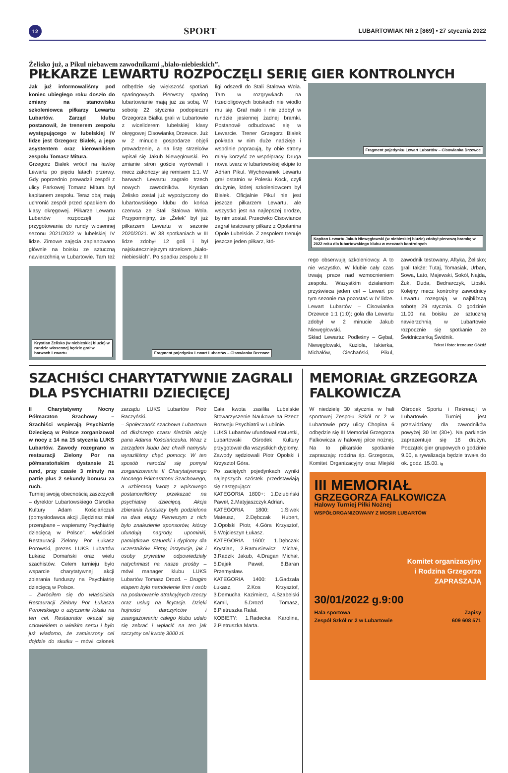12
SPORT
LUBARTOWIAK NR 2 [869] • 27 stycznia 2022
Żelisko już, a Pikul niebawem zawodnikami „biało-niebieskich”.
PIŁKARZE LEWARTU ROZPOCZĘLI SERIĘ GIER KONTROLNYCH
Jak już informowaliśmy pod koniec ubiegłego roku doszło do zmiany na stanowisku szkoleniowca piłkarzy Lewartu Lubartów. Zarząd klubu postanowił, że trenerem zespołu występującego w lubelskiej IV lidze jest Grzegorz Białek, a jego asystentem oraz kierownikiem zespołu Tomasz Mitura.
Grzegorz Białek wrócił na ławkę Lewartu po pięciu latach przerwy. Gdy poprzednio prowadził zespół z ulicy Parkowej Tomasz Mitura był kapitanem zespołu. Teraz obaj mają uchronić zespół przed spadkiem do klasy okręgowej. Piłkarze Lewartu Lubartów rozpoczęli już przygotowania do rundy wiosennej sezonu 2021/2022 w lubelskiej IV lidze. Zimowe zajęcia zaplanowano głównie na boisku ze sztuczną nawierzchnią w Lubartowie. Tam też odbędzie się większość spotkań sparingowych. Pierwszy sparing lubartowianie mają już za sobą. W sobotę 22 stycznia podopieczni Grzegorza Białka grali w Lubartowie z wicelide­rem lubelskiej klasy okręgowej Cisowianką Drzewce. Już w 2 minucie gospodarze objęli prowadzenie, a na listę strzelców wpisał się Jakub Niewęgłowski. Po zmianie stron goście wyrównali i mecz zakończył się remisem 1:1. W barwach Lewartu zagrało trzech nowych zawodników. Krystian Żelisko został już wypożyczony do lubartowskiego klubu do końca czerwca ze Stali Stalowa Wola. Przypomnijmy, że „Żelek” był już piłkarzem Lewartu w sezonie 2020/2021. W 38 spotkaniach w III lidze zdobył 12 goli i był najskuteczniejszym strzelcem „biało-niebieskich”. Po spadku zespołu z III ligi odszedł do Stali Stalowa Wola. Tam w rozgrywkach na trzecioligowych boiskach nie wiodło mu się. Grał mało i nie zdobył w rundzie jesiennej żadnej bramki. Postanowił odbudować się w Lewarcie. Trener Grzegorz Białek pokłada w nim duże nadzieje i wspólnie popracują, by obie strony miały korzyść ze współpracy. Druga nowa twarz w lubartowskiej ekipie to Adrian Pikul. Wychowanek Lewartu grał ostatnio w Polesiu Kock, czyli drużynie, której szkoleniowcem był Białek. Oficjalnie Pikul nie jest jeszcze piłkarzem Lewartu, ale wszystko jest na najlepszej drodze, by nim został. Przeciwko Cisowiance zagrał testowany piłkarz z Opolanina Opole Lubelskie. Z zespołem trenuje jeszcze jeden piłkarz, któ-
Krystian Żelisko (w niebieskiej bluzie) w rundzie wiosennej będzie grał w barwach Lewartu
Fragment pojedynku Lewart Lubartów – Cisowianka Drzewce
Fragment pojedynku Lewart Lubartów – Cisowianka Drzewce
Kapitan Lewartu Jakub Niewęgłowski (w niebieskiej bluzie) zdobył pierwszą bramkę w 2022 roku dla lubartowskiego klubu w meczach kontrolnych
rego obserwują szkoleniowcy. A to nie wszystko. W klubie cały czas trwają prace nad wzmocnieniem zespołu. Wszystkim działaniom przyświeca jeden cel – Lewart po tym sezonie ma pozostać w IV lidze. Lewart Lubartów – Cisowianka Drzewce 1:1 (1:0); gola dla Lewartu zdobył w 2 minucie Jakub Niewęgłowski.
Skład Lewartu: Podleśny – Gębal, Niewęgłowski, Kuzioła, Iskierka, Michałów, Ciechański, Pikul, zawodnik testowany, Aftyka, Żelisko; grali także: Tutaj, Tomasiak, Urban, Sowa, Lato, Majewski, Sokół, Najda, Żuk, Duda, Bednarczyk, Lipski. Kolejny mecz kontrolny zawodnicy Lewartu rozegrają w najbliższą sobotę 29 stycznia. O godzinie 11.00 na boisku ze sztuczną nawierzchnią w Lubartowie rozpocznie się spotkanie ze Świdniczanką Świdnik.
Tekst i foto: Ireneusz Góźdź
SZACHIŚCI CHARYTATYWNIE ZAGRALI DLA PSYCHIATRII DZIECIĘCEJ
II Charytatywny Nocny Półmaraton Szachowy – Szachiści wspierają Psychiatrię Dziecięcą w Polsce zorganizował w nocy z 14 na 15 stycznia LUKS Lubartów. Zawody rozegrano w restauracji Zielony Por na półmaratońskim dystansie 21 rund, przy czasie 3 minuty na partię plus 2 sekundy bonusu za ruch.
Turniej swoją obecnością zaszczycili – dyrektor Lubartowskiego Ośrodka Kultury Adam Kościańczuk (pomysłodawca akcji „Będziesz miał przerąbane – wspieramy Psychiatrię dziecięcą w Polsce”, właściciel Restauracji Zielony Por Łukasz Porowski, prezes LUKS Lubartów Łukasz Domański oraz wielu szachistów. Celem turnieju było wsparcie charytatywnej akcji zbierania funduszy na Psychiatrię dziecięcą w Polsce.
– Zwróciłem się do właściciela Restauracji Zielony Por Łukasza Porowskiego o użyczenie lokalu na ten cel. Restaurator okazał się człowiekiem o wielkim sercu i było już wiadomo, że zamierzony cel dojdzie do skutku – mówi członek zarządu LUKS Lubartów Piotr Raczyński.
– Społeczność szachowa Lubartowa od dłuższego czasu śledziła akcję pana Adama Kościańczuka. Wraz z zarządem klubu bez chwili namysłu wyraziliśmy chęć pomocy. W ten sposób narodził się pomysł zorganizowania II Charytatywnego Nocnego Półmaratonu Szachowego, a uzbieraną kwotę z wpisowego postanowiliśmy przekazać na psychiatrię dziecięcą. Akcja zbierania funduszy była podzielona na dwa etapy. Pierwszym z nich było znalezienie sponsorów, którzy ufundują nagrody, upominki, pamiątkowe statuetki i dyplomy dla uczestników. Firmy, instytucje, jak i osoby prywatne odpowiedziały natychmiast na nasze prośby – mówi manager klubu LUKS Lubartów Tomasz Drozd. – Drugim etapem było namówienie firm i osób na podarowanie atrakcyjnych rzeczy oraz usług na licytacje. Dzięki hojności darczyńców i zaangażowaniu całego klubu udało się zebrać i wpłacić na ten jak szczytny cel kwotę 3000 zł.
Cała kwota zasiliła Lubelskie Stowarzyszenie Naukowe na Rzecz Rozwoju Psychiatrii w Lublinie.
LUKS Lubartów ufundował statuetki, Lubartowski Ośrodek Kultury przygotował dla wszystkich dyplomy.
Zawody sędziowali Piotr Opolski i Krzysztof Góra.
Po zaciętych pojedynkach wyniki najlepszych szóstek przedstawiają się następująco:
KATEGORIA 1800+: 1.Dziubiński Paweł, 2.Matyjaszczyk Adrian.
KATEGORIA 1800: 1.Siwek Mateusz, 2.Dębczak Hubert, 3.Opolski Piotr, 4.Góra Krzysztof, 5.Wojcieszyn Łukasz.
KATEGORIA 1600: 1.Dębczak Krystian, 2.Ramusiewicz Michał, 3.Radzik Jakub, 4.Dragan Michał, 5.Dajek Paweł, 6.Baran Przemysław.
KATEGORIA 1400: 1.Gadzała Łukasz, 2.Kos Krzysztof, 3.Demucha Kazimierz, 4.Szabelski Kamil, 5.Drozd Tomasz, 6.Pietruszka Rafał.
KOBIETY: 1.Radecka Karolina, 2.Pietruszka Marta.
MEMORIAŁ GRZEGORZA FALKOWICZA
W niedzielę 30 stycznia w hali sportowej Zespołu Szkół nr 2 w Lubartowie przy ulicy Chopina 6 odbędzie się III Memoriał Grzegorza Falkowicza w halowej piłce nożnej. Na to piłkarskie spotkanie zapraszają: rodzina śp. Grzegorza, Komitet Organizacyjny oraz Miejski Ośrodek Sportu i Rekreacji w Lubartowie. Turniej jest przewidziany dla zawodników powyżej 30 lat (30+). Na parkiecie zaprezentuje się 16 drużyn. Początek gier grupowych o godzinie 9.00, a rywalizacja będzie trwała do ok. godz. 15.00. ig
III MEMORIAŁ
GRZEGORZA FALKOWICZA
Halowy Turniej Piłki Nożnej
WSPÓŁORGANIZOWANY Z MOSIR LUBARTÓW
Komitet organizacyjny
i Rodzina Grzegorza
ZAPRASZAJĄ
30/01/2022 g.9:00
Hala sportowa
Zespół Szkół nr 2 w Lubartowie Zapisy
609 608 571